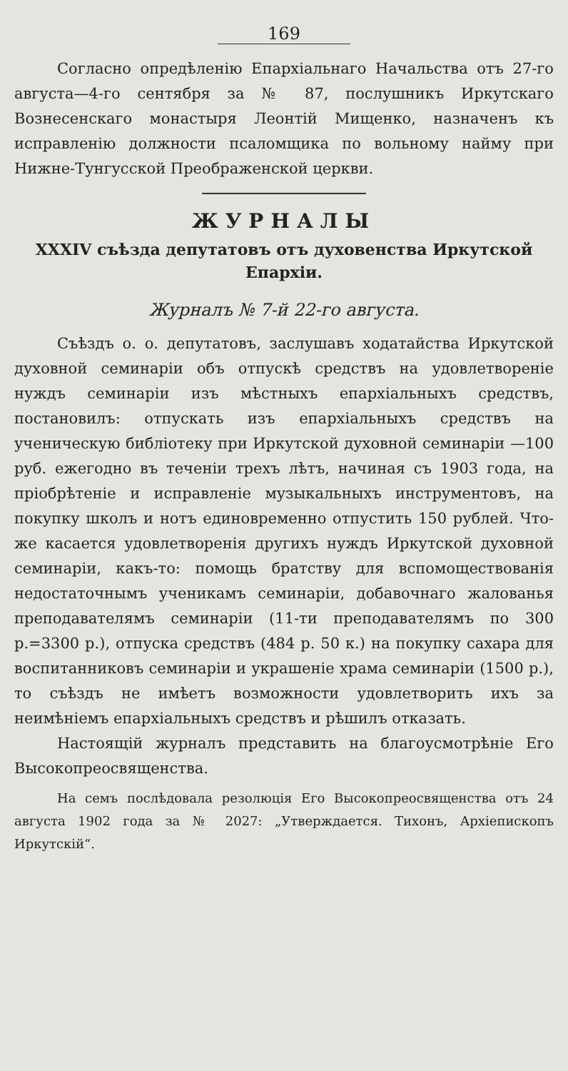169
Согласно опредѣленію Епархіальнаго Начальства отъ 27-го августа—4-го сентября за № 87, послушникъ Иркутскаго Вознесенскаго монастыря Леонтій Мищенко, назначенъ къ исправленію должности псаломщика по вольному найму при Нижне-Тунгусской Преображенской церкви.
ЖУРНАЛЫ
XXXIV съѣзда депутатовъ отъ духовенства Иркутской Епархіи.
Журналъ № 7-й 22-го августа.
Съѣздъ о. о. депутатовъ, заслушавъ ходатайства Иркутской духовной семинаріи объ отпускѣ средствъ на удовлетвореніе нуждъ семинаріи изъ мѣстныхъ епархіальныхъ средствъ, постановилъ: отпускать изъ епархіальныхъ средствъ на ученическую библіотеку при Иркутской духовной семинаріи —100 руб. ежегодно въ теченіи трехъ лѣтъ, начиная съ 1903 года, на пріобрѣтеніе и исправленіе музыкальныхъ инструментовъ, на покупку школъ и нотъ единовременно отпустить 150 рублей. Что-же касается удовлетворенія другихъ нуждъ Иркутской духовной семинаріи, какъ-то: помощь братству для вспомоществованія недостаточнымъ ученикамъ семинаріи, добавочнаго жалованья преподавателямъ семинаріи (11-ти преподавателямъ по 300 р.=3300 р.), отпуска средствъ (484 р. 50 к.) на покупку сахара для воспитанниковъ семинаріи и украшеніе храма семинаріи (1500 р.), то съѣздъ не имѣетъ возможности удовлетворить ихъ за неимѣніемъ епархіальныхъ средствъ и рѣшилъ отказать.
Настоящій журналъ представить на благоусмотрѣніе Его Высокопреосвященства.
На семъ послѣдовала резолюція Его Высокопреосвященства отъ 24 августа 1902 года за № 2027: „Утверждается. Тихонъ, Архіепископъ Иркутскій“.